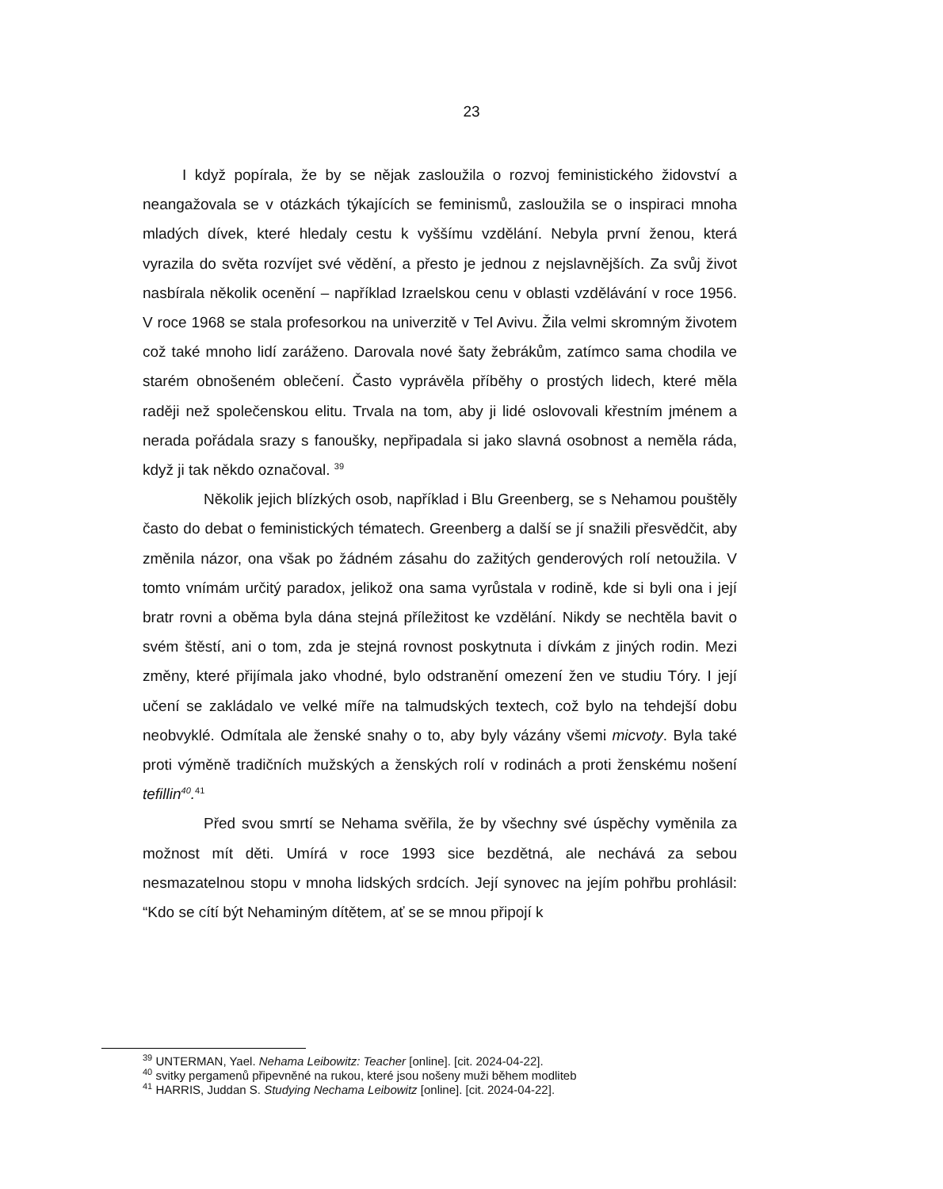23
I když popírala, že by se nějak zasloužila o rozvoj feministického židovství a neangažovala se v otázkách týkajících se feminismů, zasloužila se o inspiraci mnoha mladých dívek, které hledaly cestu k vyššímu vzdělání. Nebyla první ženou, která vyrazila do světa rozvíjet své vědění, a přesto je jednou z nejslavnějších. Za svůj život nasbírala několik ocenění – například Izraelskou cenu v oblasti vzdělávání v roce 1956. V roce 1968 se stala profesorkou na univerzitě v Tel Avivu. Žila velmi skromným životem což také mnoho lidí zaráženo. Darovala nové šaty žebrákům, zatímco sama chodila ve starém obnošeném oblečení. Často vyprávěla příběhy o prostých lidech, které měla raději než společenskou elitu. Trvala na tom, aby ji lidé oslovovali křestním jménem a nerada pořádala srazy s fanoušky, nepřipadala si jako slavná osobnost a neměla ráda, když ji tak někdo označoval. <sup>39</sup>
Několik jejich blízkých osob, například i Blu Greenberg, se s Nehamou pouštěly často do debat o feministických tématech. Greenberg a další se jí snažili přesvědčit, aby změnila názor, ona však po žádném zásahu do zažitých genderových rolí netoužila. V tomto vnímám určitý paradox, jelikož ona sama vyrůstala v rodině, kde si byli ona i její bratr rovni a oběma byla dána stejná příležitost ke vzdělání. Nikdy se nechtěla bavit o svém štěstí, ani o tom, zda je stejná rovnost poskytnuta i dívkám z jiných rodin. Mezi změny, které přijímala jako vhodné, bylo odstranění omezení žen ve studiu Tóry. I její učení se zakládalo ve velké míře na talmudských textech, což bylo na tehdejší dobu neobvyklé. Odmítala ale ženské snahy o to, aby byly vázány všemi micvoty. Byla také proti výměně tradičních mužských a ženských rolí v rodinách a proti ženskému nošení tefillin<sup>40</sup>.<sup>41</sup>
Před svou smrtí se Nehama svěřila, že by všechny své úspěchy vyměnila za možnost mít děti. Umírá v roce 1993 sice bezdětná, ale nechává za sebou nesmazatelnou stopu v mnoha lidských srdcích. Její synovec na jejím pohřbu prohlásil: “Kdo se cítí být Nehaminým dítětem, ať se se mnou připojí k
<sup>39</sup> UNTERMAN, Yael. Nehama Leibowitz: Teacher [online]. [cit. 2024-04-22].
<sup>40</sup> svitky pergamenů připevněné na rukou, které jsou nošeny muži během modliteb
<sup>41</sup> HARRIS, Juddan S. Studying Nechama Leibowitz [online]. [cit. 2024-04-22].